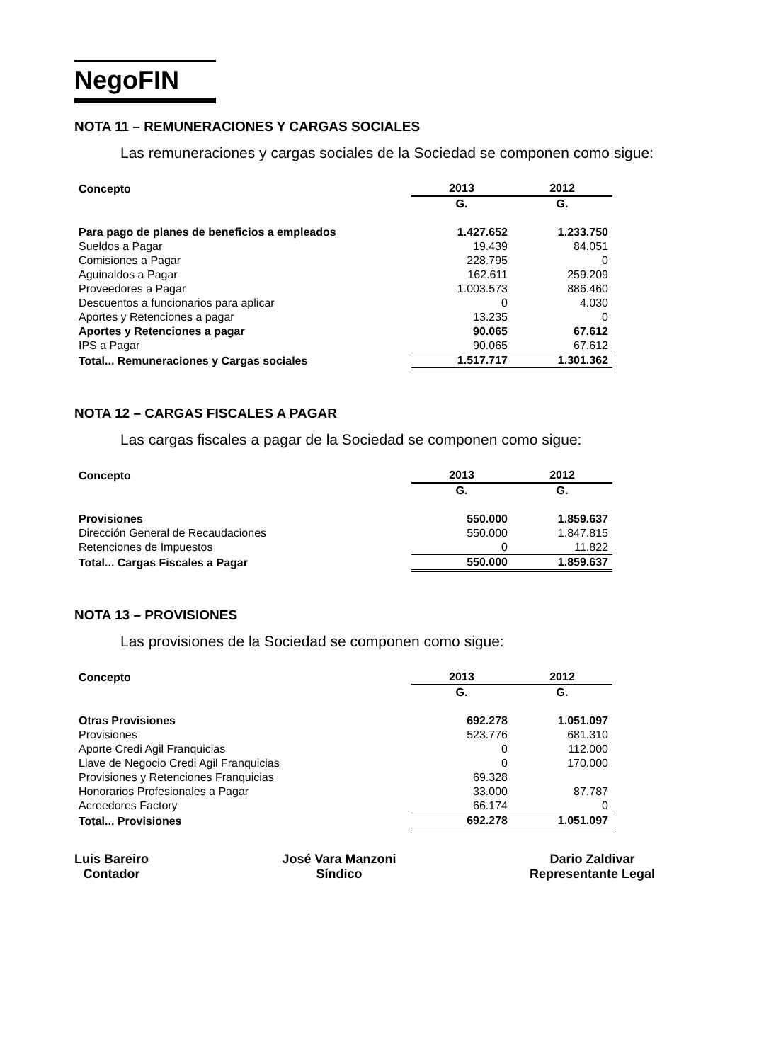NegoFIN
NOTA 11 – REMUNERACIONES Y CARGAS SOCIALES
Las remuneraciones y cargas sociales de la Sociedad se componen como sigue:
| Concepto | 2013 | 2012 |
| --- | --- | --- |
| | G. | G. |
| Para pago de planes de beneficios a empleados | 1.427.652 | 1.233.750 |
| Sueldos a Pagar | 19.439 | 84.051 |
| Comisiones a Pagar | 228.795 | 0 |
| Aguinaldos a Pagar | 162.611 | 259.209 |
| Proveedores a Pagar | 1.003.573 | 886.460 |
| Descuentos a funcionarios para aplicar | 0 | 4.030 |
| Aportes y Retenciones a pagar | 13.235 | 0 |
| Aportes y Retenciones a pagar | 90.065 | 67.612 |
| IPS a Pagar | 90.065 | 67.612 |
| Total... Remuneraciones y Cargas sociales | 1.517.717 | 1.301.362 |
NOTA 12 – CARGAS FISCALES A PAGAR
Las cargas fiscales a pagar de la Sociedad se componen como sigue:
| Concepto | 2013 | 2012 |
| --- | --- | --- |
| | G. | G. |
| Provisiones | 550.000 | 1.859.637 |
| Dirección General de Recaudaciones | 550.000 | 1.847.815 |
| Retenciones de Impuestos | 0 | 11.822 |
| Total... Cargas Fiscales a Pagar | 550.000 | 1.859.637 |
NOTA 13 – PROVISIONES
Las provisiones de la Sociedad se componen como sigue:
| Concepto | 2013 | 2012 |
| --- | --- | --- |
| | G. | G. |
| Otras Provisiones | 692.278 | 1.051.097 |
| Provisiones | 523.776 | 681.310 |
| Aporte Credi Agil Franquicias | 0 | 112.000 |
| Llave de Negocio Credi Agil Franquicias | 0 | 170.000 |
| Provisiones y Retenciones Franquicias | 69.328 | |
| Honorarios Profesionales a Pagar | 33.000 | 87.787 |
| Acreedores Factory | 66.174 | 0 |
| Total... Provisiones | 692.278 | 1.051.097 |
Luis Bareiro
Contador
José Vara Manzoni
Síndico
Dario Zaldivar
Representante Legal